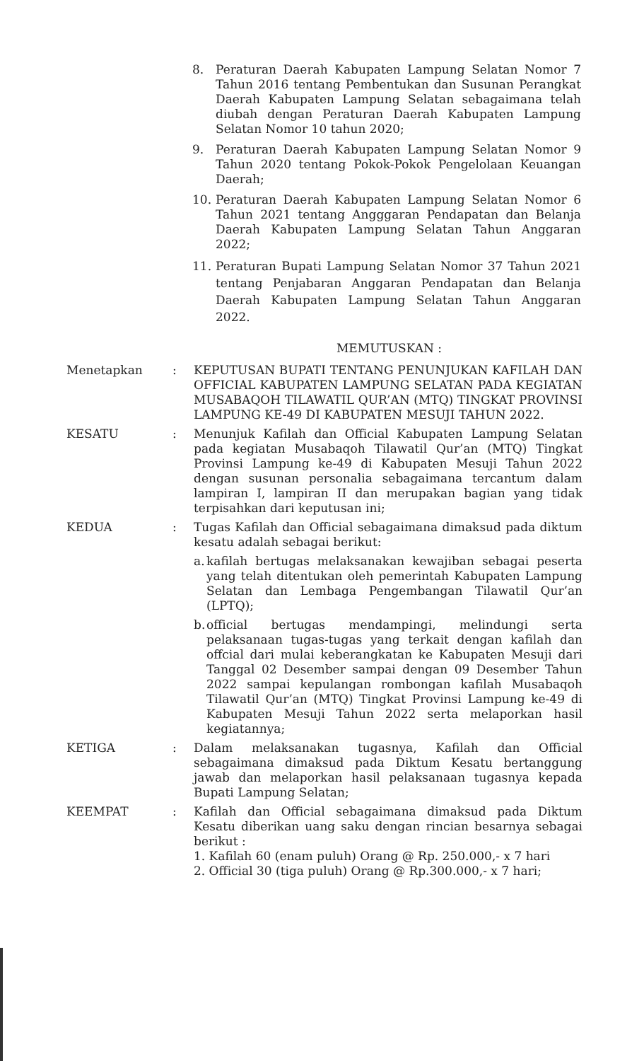8. Peraturan Daerah Kabupaten Lampung Selatan Nomor 7 Tahun 2016 tentang Pembentukan dan Susunan Perangkat Daerah Kabupaten Lampung Selatan sebagaimana telah diubah dengan Peraturan Daerah Kabupaten Lampung Selatan Nomor 10 tahun 2020;
9. Peraturan Daerah Kabupaten Lampung Selatan Nomor 9 Tahun 2020 tentang Pokok-Pokok Pengelolaan Keuangan Daerah;
10. Peraturan Daerah Kabupaten Lampung Selatan Nomor 6 Tahun 2021 tentang Angggaran Pendapatan dan Belanja Daerah Kabupaten Lampung Selatan Tahun Anggaran 2022;
11. Peraturan Bupati Lampung Selatan Nomor 37 Tahun 2021 tentang Penjabaran Anggaran Pendapatan dan Belanja Daerah Kabupaten Lampung Selatan Tahun Anggaran 2022.
MEMUTUSKAN :
Menetapkan : KEPUTUSAN BUPATI TENTANG PENUNJUKAN KAFILAH DAN OFFICIAL KABUPATEN LAMPUNG SELATAN PADA KEGIATAN MUSABAQOH TILAWATIL QUR’AN (MTQ) TINGKAT PROVINSI LAMPUNG KE-49 DI KABUPATEN MESUJI TAHUN 2022.
KESATU : Menunjuk Kafilah dan Official Kabupaten Lampung Selatan pada kegiatan Musabaqoh Tilawatil Qur’an (MTQ) Tingkat Provinsi Lampung ke-49 di Kabupaten Mesuji Tahun 2022 dengan susunan personalia sebagaimana tercantum dalam lampiran I, lampiran II dan merupakan bagian yang tidak terpisahkan dari keputusan ini;
KEDUA : Tugas Kafilah dan Official sebagaimana dimaksud pada diktum kesatu adalah sebagai berikut:
a.
kafilah bertugas melaksanakan kewajiban sebagai peserta yang telah ditentukan oleh pemerintah Kabupaten Lampung Selatan dan Lembaga Pengembangan Tilawatil Qur’an (LPTQ);
b.
official bertugas mendampingi, melindungi serta pelaksanaan tugas-tugas yang terkait dengan kafilah dan offcial dari mulai keberangkatan ke Kabupaten Mesuji dari Tanggal 02 Desember sampai dengan 09 Desember Tahun 2022 sampai kepulangan rombongan kafilah Musabaqoh Tilawatil Qur’an (MTQ) Tingkat Provinsi Lampung ke-49 di Kabupaten Mesuji Tahun 2022 serta melaporkan hasil kegiatannya;
KETIGA : Dalam melaksanakan tugasnya, Kafilah dan Official sebagaimana dimaksud pada Diktum Kesatu bertanggung jawab dan melaporkan hasil pelaksanaan tugasnya kepada Bupati Lampung Selatan;
KEEMPAT : Kafilah dan Official sebagaimana dimaksud pada Diktum Kesatu diberikan uang saku dengan rincian besarnya sebagai berikut :
1. Kafilah 60 (enam puluh) Orang @ Rp. 250.000,- x 7 hari
2. Official 30 (tiga puluh) Orang @ Rp.300.000,- x 7 hari;